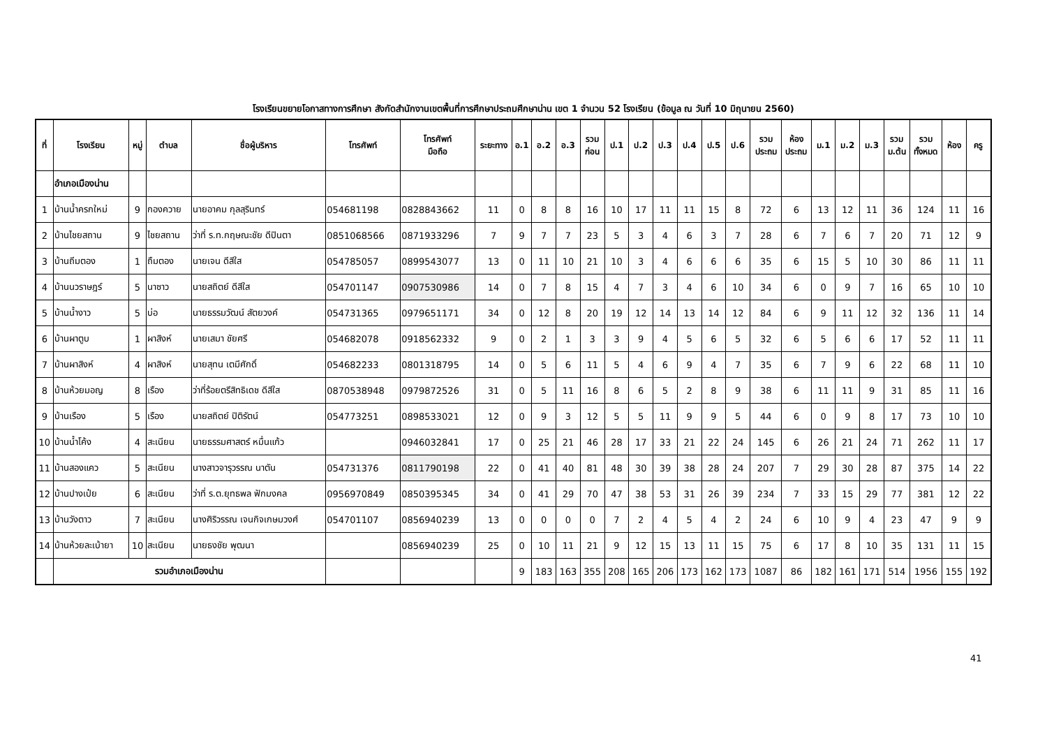โรงเรียนขยายโอกาสทางการศึกษา สังกัดสำนักงานเขตพื้นที่การศึกษาประถมศึกษาน่าน เขต 1 จำนวน 52 โรงเรียน (ข้อมูล ณ วันที่ 10 มิถุนายน 2560)
| ที่ | โรงเรียน | หมู่ | ตำบล | ชื่อผู้บริหาร | โทรศัพท์ | โทรศัพท์ มือถือ | ระยะทาง | อ.1 | อ.2 | อ.3 | รวม ก่อน | ป.1 | ป.2 | ป.3 | ป.4 | ป.5 | ป.6 | รวม ประถม | ห้อง ประถม | ม.1 | ม.2 | ม.3 | รวม ม.ต้น | รวม ทั้งหมด | ห้อง | ครู |
| --- | --- | --- | --- | --- | --- | --- | --- | --- | --- | --- | --- | --- | --- | --- | --- | --- | --- | --- | --- | --- | --- | --- | --- | --- | --- | --- |
| | อำเภอเมืองน่าน | | | | | | | | | | | | | | | | | | | | | | | | | |
| 1 | บ้านน้ำครกใหม่ | 9 | กองควาย | นายอาคม กุลสุรินทร์ | 054681198 | 0828843662 | 11 | 0 | 8 | 8 | 16 | 10 | 17 | 11 | 11 | 15 | 8 | 72 | 6 | 13 | 12 | 11 | 36 | 124 | 11 | 16 |
| 2 | บ้านไชยสถาน | 9 | ไชยสถาน | ว่าที่ ร.ท.กฤษณะชัย ดีปินตา | 0851068566 | 0871933296 | 7 | 9 | 7 | 7 | 23 | 5 | 3 | 4 | 6 | 3 | 7 | 28 | 6 | 7 | 6 | 7 | 20 | 71 | 12 | 9 |
| 3 | บ้านถีมตอง | 1 | ถืมตอง | นายเจน ดีสีใส | 054785057 | 0899543077 | 13 | 0 | 11 | 10 | 21 | 10 | 3 | 4 | 6 | 6 | 6 | 35 | 6 | 15 | 5 | 10 | 30 | 86 | 11 | 11 |
| 4 | บ้านนวราษฎร์ | 5 | นาซาว | นายสถิตย์ ดีสีใส | 054701147 | 0907530986 | 14 | 0 | 7 | 8 | 15 | 4 | 7 | 3 | 4 | 6 | 10 | 34 | 6 | 0 | 9 | 7 | 16 | 65 | 10 | 10 |
| 5 | บ้านน้ำงาว | 5 | บ่อ | นายธรรมวัฒน์ สัตยวงค์ | 054731365 | 0979651171 | 34 | 0 | 12 | 8 | 20 | 19 | 12 | 14 | 13 | 14 | 12 | 84 | 6 | 9 | 11 | 12 | 32 | 136 | 11 | 14 |
| 6 | บ้านผาตูบ | 1 | ผาสิงห์ | นายเสมา ชัยศรี | 054682078 | 0918562332 | 9 | 0 | 2 | 1 | 3 | 3 | 9 | 4 | 5 | 6 | 5 | 32 | 6 | 5 | 6 | 6 | 17 | 52 | 11 | 11 |
| 7 | บ้านผาสิงห์ | 4 | ผาสิงห์ | นายสุทน เตมีศักดิ์ | 054682233 | 0801318795 | 14 | 0 | 5 | 6 | 11 | 5 | 4 | 6 | 9 | 4 | 7 | 35 | 6 | 7 | 9 | 6 | 22 | 68 | 11 | 10 |
| 8 | บ้านห้วยมอญ | 8 | เรือง | ว่าที่ร้อยตรีสิทธิเดช ดีสีใส | 0870538948 | 0979872526 | 31 | 0 | 5 | 11 | 16 | 8 | 6 | 5 | 2 | 8 | 9 | 38 | 6 | 11 | 11 | 9 | 31 | 85 | 11 | 16 |
| 9 | บ้านเรือง | 5 | เรือง | นายสถิตย์ ปิติรัตน์ | 054773251 | 0898533021 | 12 | 0 | 9 | 3 | 12 | 5 | 5 | 11 | 9 | 9 | 5 | 44 | 6 | 0 | 9 | 8 | 17 | 73 | 10 | 10 |
| 10 | บ้านน้ำโค้ง | 4 | สะเนียน | นายธรรมศาสตร์ หมื่นแก้ว | | 0946032841 | 17 | 0 | 25 | 21 | 46 | 28 | 17 | 33 | 21 | 22 | 24 | 145 | 6 | 26 | 21 | 24 | 71 | 262 | 11 | 17 |
| 11 | บ้านสองแคว | 5 | สะเนียน | นางสาวจารุวรรณ นาตัน | 054731376 | 0811790198 | 22 | 0 | 41 | 40 | 81 | 48 | 30 | 39 | 38 | 28 | 24 | 207 | 7 | 29 | 30 | 28 | 87 | 375 | 14 | 22 |
| 12 | บ้านปางเป๋ย | 6 | สะเนียน | ว่าที่ ร.ต.ยุทธพล ฟักมงคล | 0956970849 | 0850395345 | 34 | 0 | 41 | 29 | 70 | 47 | 38 | 53 | 31 | 26 | 39 | 234 | 7 | 33 | 15 | 29 | 77 | 381 | 12 | 22 |
| 13 | บ้านวังตาว | 7 | สะเนียน | นางศิริวรรณ เจนกิจเกษมวงศ์ | 054701107 | 0856940239 | 13 | 0 | 0 | 0 | 0 | 7 | 2 | 4 | 5 | 4 | 2 | 24 | 6 | 10 | 9 | 4 | 23 | 47 | 9 | 9 |
| 14 | บ้านห้วยละเบ้ายา | 10 | สะเนียน | นายธงชัย พุฒนา | | 0856940239 | 25 | 0 | 10 | 11 | 21 | 9 | 12 | 15 | 13 | 11 | 15 | 75 | 6 | 17 | 8 | 10 | 35 | 131 | 11 | 15 |
| | รวมอำเภอเมืองน่าน | | | | | | | 9 | 183 | 163 | 355 | 208 | 165 | 206 | 173 | 162 | 173 | 1087 | 86 | 182 | 161 | 171 | 514 | 1956 | 155 | 192 |
41